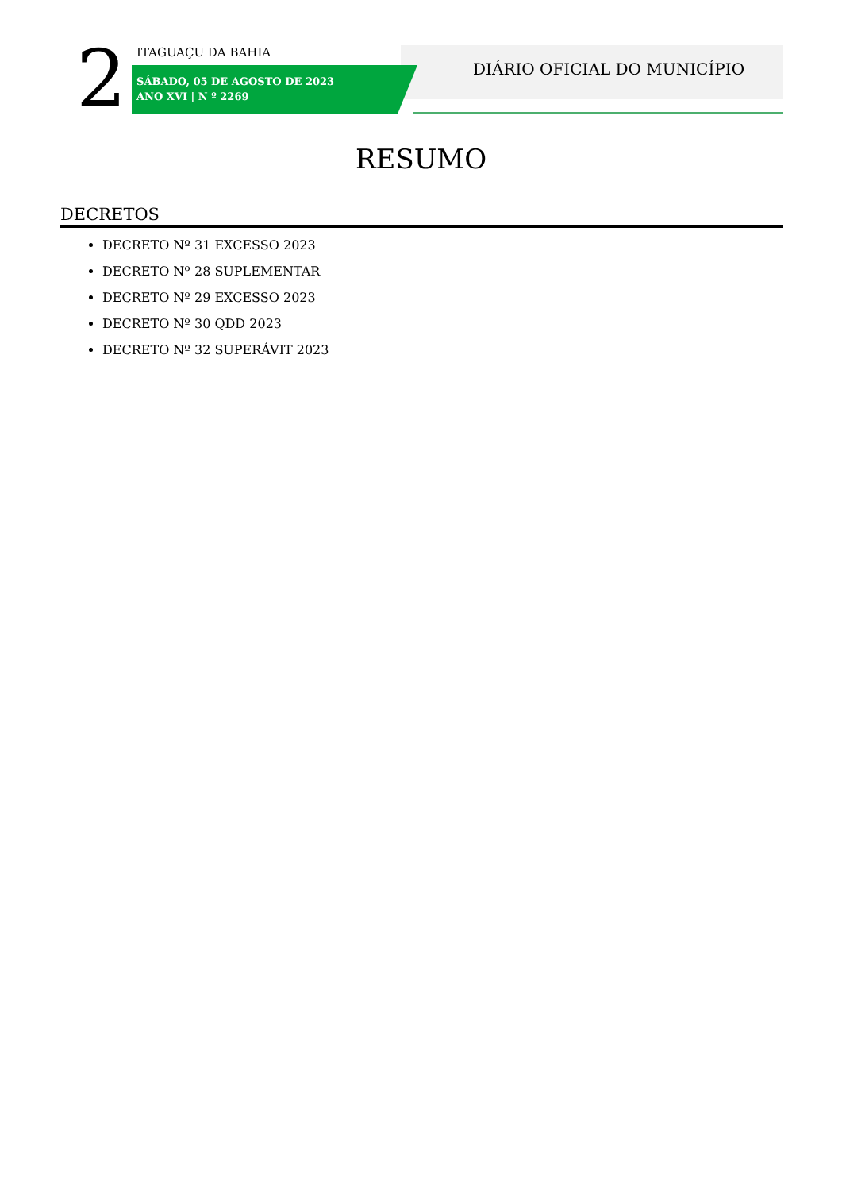2
ITAGUAÇU DA BAHIA
SÁBADO, 05 DE AGOSTO DE 2023
ANO XVI | N º 2269
DIÁRIO OFICIAL DO MUNICÍPIO
RESUMO
DECRETOS
DECRETO Nº 31 EXCESSO 2023
DECRETO Nº 28 SUPLEMENTAR
DECRETO Nº 29 EXCESSO 2023
DECRETO Nº 30 QDD 2023
DECRETO Nº 32 SUPERÁVIT 2023